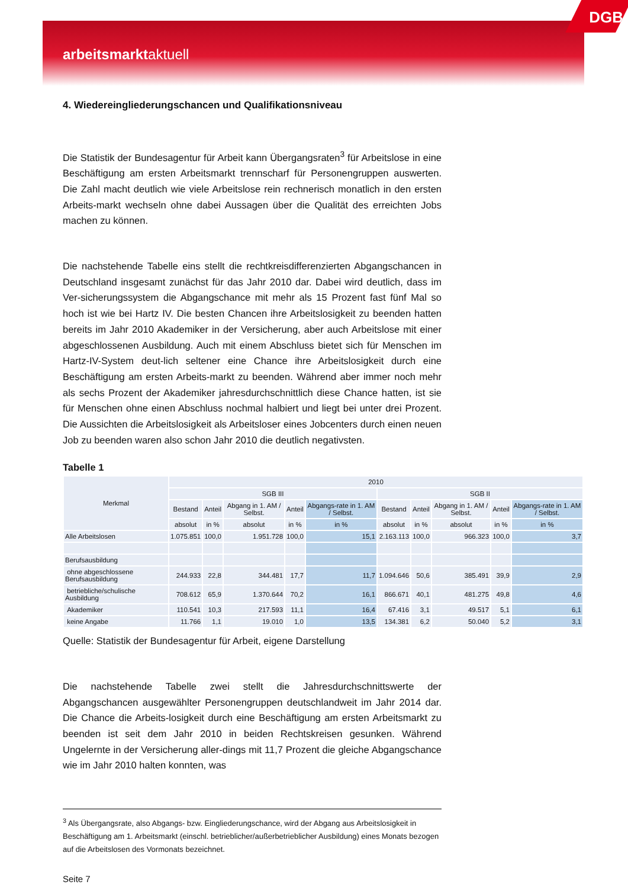arbeitsmarktaktuell
DGB
4. Wiedereingliederungschancen und Qualifikationsniveau
Die Statistik der Bundesagentur für Arbeit kann Übergangsraten<sup>3</sup> für Arbeitslose in eine Beschäftigung am ersten Arbeitsmarkt trennscharf für Personengruppen auswerten. Die Zahl macht deutlich wie viele Arbeitslose rein rechnerisch monatlich in den ersten Arbeits-markt wechseln ohne dabei Aussagen über die Qualität des erreichten Jobs machen zu können.
Die nachstehende Tabelle eins stellt die rechtkreisdifferenzierten Abgangschancen in Deutschland insgesamt zunächst für das Jahr 2010 dar. Dabei wird deutlich, dass im Ver-sicherungssystem die Abgangschance mit mehr als 15 Prozent fast fünf Mal so hoch ist wie bei Hartz IV. Die besten Chancen ihre Arbeitslosigkeit zu beenden hatten bereits im Jahr 2010 Akademiker in der Versicherung, aber auch Arbeitslose mit einer abgeschlossenen Ausbildung. Auch mit einem Abschluss bietet sich für Menschen im Hartz-IV-System deut-lich seltener eine Chance ihre Arbeitslosigkeit durch eine Beschäftigung am ersten Arbeits-markt zu beenden. Während aber immer noch mehr als sechs Prozent der Akademiker jahresdurchschnittlich diese Chance hatten, ist sie für Menschen ohne einen Abschluss nochmal halbiert und liegt bei unter drei Prozent. Die Aussichten die Arbeitslosigkeit als Arbeitsloser eines Jobcenters durch einen neuen Job zu beenden waren also schon Jahr 2010 die deutlich negativsten.
Tabelle 1
| Merkmal | 2010 | | | | | | | | | |
| --- | --- | --- | --- | --- | --- | --- | --- | --- | --- | --- |
| | SGB III | | | | | SGB II | | | | |
| | Bestand | Anteil | Abgang in 1. AM / Selbst. | Anteil | Abgangs-rate in 1. AM / Selbst. | Bestand | Anteil | Abgang in 1. AM / Selbst. | Anteil | Abgangs-rate in 1. AM / Selbst. |
| | absolut | in % | absolut | in % | in % | absolut | in % | absolut | in % | in % |
| Alle Arbeitslosen | 1.075.851 | 100,0 | 1.951.728 | 100,0 | 15,1 | 2.163.113 | 100,0 | 966.323 | 100,0 | 3,7 |
| Berufsausbildung | | | | | | | | | | |
| ohne abgeschlossene Berufsausbildung | 244.933 | 22,8 | 344.481 | 17,7 | 11,7 | 1.094.646 | 50,6 | 385.491 | 39,9 | 2,9 |
| betriebliche/schulische Ausbildung | 708.612 | 65,9 | 1.370.644 | 70,2 | 16,1 | 866.671 | 40,1 | 481.275 | 49,8 | 4,6 |
| Akademiker | 110.541 | 10,3 | 217.593 | 11,1 | 16,4 | 67.416 | 3,1 | 49.517 | 5,1 | 6,1 |
| keine Angabe | 11.766 | 1,1 | 19.010 | 1,0 | 13,5 | 134.381 | 6,2 | 50.040 | 5,2 | 3,1 |
Quelle: Statistik der Bundesagentur für Arbeit, eigene Darstellung
Die nachstehende Tabelle zwei stellt die Jahresdurchschnittswerte der Abgangschancen ausgewählter Personengruppen deutschlandweit im Jahr 2014 dar. Die Chance die Arbeits-losigkeit durch eine Beschäftigung am ersten Arbeitsmarkt zu beenden ist seit dem Jahr 2010 in beiden Rechtskreisen gesunken. Während Ungelernte in der Versicherung aller-dings mit 11,7 Prozent die gleiche Abgangschance wie im Jahr 2010 halten konnten, was
<sup>3</sup> Als Übergangsrate, also Abgangs- bzw. Eingliederungschance, wird der Abgang aus Arbeitslosigkeit in Beschäftigung am 1. Arbeitsmarkt (einschl. betrieblicher/außerbetrieblicher Ausbildung) eines Monats bezogen auf die Arbeitslosen des Vormonats bezeichnet.
Seite 7